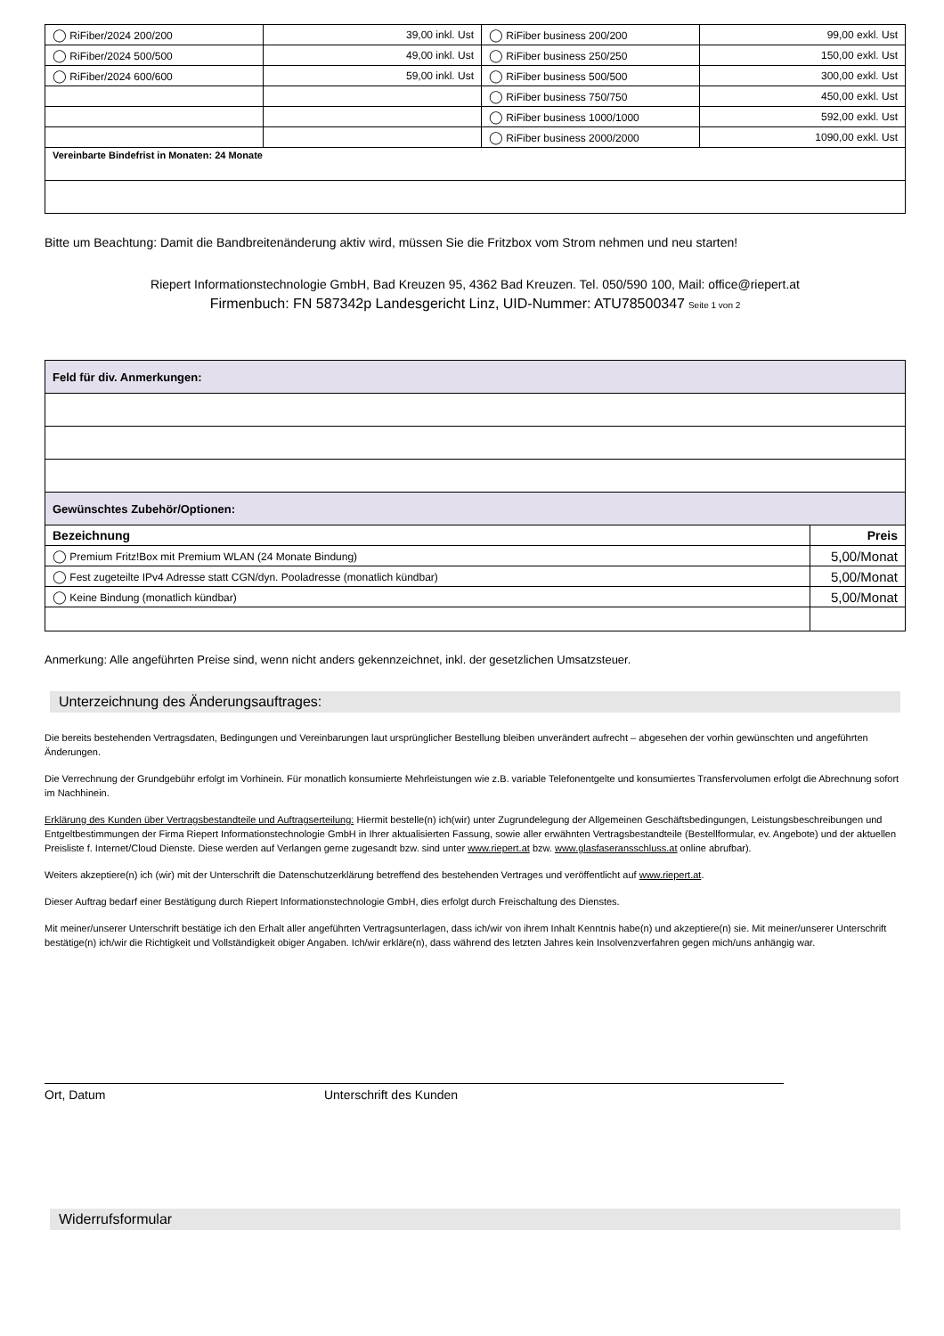| ◯ RiFiber/2024 200/200 | 39,00 inkl. Ust | ◯ RiFiber business 200/200 | 99,00 exkl. Ust |
| ◯ RiFiber/2024 500/500 | 49,00 inkl. Ust | ◯ RiFiber business 250/250 | 150,00 exkl. Ust |
| ◯ RiFiber/2024 600/600 | 59,00 inkl. Ust | ◯ RiFiber business 500/500 | 300,00 exkl. Ust |
| | | ◯ RiFiber business 750/750 | 450,00 exkl. Ust |
| | | ◯ RiFiber business 1000/1000 | 592,00 exkl. Ust |
| | | ◯ RiFiber business 2000/2000 | 1090,00 exkl. Ust |
| Vereinbarte Bindefrist in Monaten: 24 Monate | | | |
Bitte um Beachtung: Damit die Bandbreitenänderung aktiv wird, müssen Sie die Fritzbox vom Strom nehmen und neu starten!
Riepert Informationstechnologie GmbH, Bad Kreuzen 95, 4362 Bad Kreuzen. Tel. 050/590 100, Mail: office@riepert.at
Firmenbuch: FN 587342p Landesgericht Linz, UID-Nummer: ATU78500347 Seite 1 von 2
| Feld für div. Anmerkungen: | |
| --- | --- |
| Gewünschtes Zubehör/Optionen: | |
| Bezeichnung | Preis |
| ◯ Premium Fritz!Box mit Premium WLAN (24 Monate Bindung) | 5,00/Monat |
| ◯ Fest zugeteilte IPv4 Adresse statt CGN/dyn. Pooladresse (monatlich kündbar) | 5,00/Monat |
| ◯ Keine Bindung (monatlich kündbar) | 5,00/Monat |
Anmerkung: Alle angeführten Preise sind, wenn nicht anders gekennzeichnet, inkl. der gesetzlichen Umsatzsteuer.
Unterzeichnung des Änderungsauftrages:
Die bereits bestehenden Vertragsdaten, Bedingungen und Vereinbarungen laut ursprünglicher Bestellung bleiben unverändert aufrecht – abgesehen der vorhin gewünschten und angeführten Änderungen.
Die Verrechnung der Grundgebühr erfolgt im Vorhinein. Für monatlich konsumierte Mehrleistungen wie z.B. variable Telefonentgelte und konsumiertes Transfervolumen erfolgt die Abrechnung sofort im Nachhinein.
Erklärung des Kunden über Vertragsbestandteile und Auftragserteilung: Hiermit bestelle(n) ich(wir) unter Zugrundelegung der Allgemeinen Geschäftsbedingungen, Leistungsbeschreibungen und Entgeltbestimmungen der Firma Riepert Informationstechnologie GmbH in Ihrer aktualisierten Fassung, sowie aller erwähnten Vertragsbestandteile (Bestellformular, ev. Angebote) und der aktuellen Preisliste f. Internet/Cloud Dienste. Diese werden auf Verlangen gerne zugesandt bzw. sind unter www.riepert.at bzw. www.glasfaseransschluss.at online abrufbar).
Weiters akzeptiere(n) ich (wir) mit der Unterschrift die Datenschutzerklärung betreffend des bestehenden Vertrages und veröffentlicht auf www.riepert.at.
Dieser Auftrag bedarf einer Bestätigung durch Riepert Informationstechnologie GmbH, dies erfolgt durch Freischaltung des Dienstes.
Mit meiner/unserer Unterschrift bestätige ich den Erhalt aller angeführten Vertragsunterlagen, dass ich/wir von ihrem Inhalt Kenntnis habe(n) und akzeptiere(n) sie. Mit meiner/unserer Unterschrift bestätige(n) ich/wir die Richtigkeit und Vollständigkeit obiger Angaben. Ich/wir erkläre(n), dass während des letzten Jahres kein Insolvenzverfahren gegen mich/uns anhängig war.
Ort, Datum Unterschrift des Kunden
Widerrufsformular